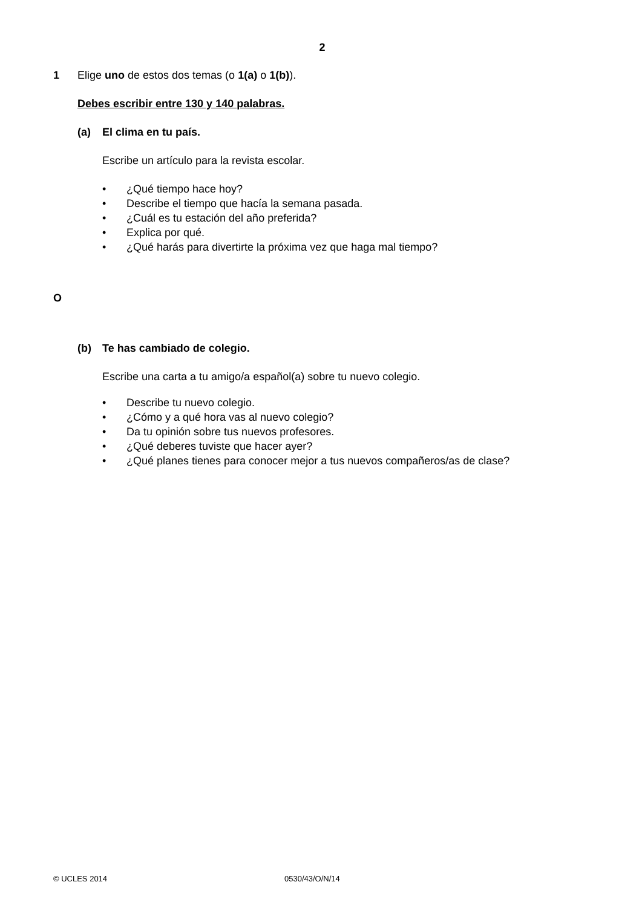2
1 Elige uno de estos dos temas (o 1(a) o 1(b)).
Debes escribir entre 130 y 140 palabras.
(a) El clima en tu país.
Escribe un artículo para la revista escolar.
• ¿Qué tiempo hace hoy?
• Describe el tiempo que hacía la semana pasada.
• ¿Cuál es tu estación del año preferida?
• Explica por qué.
• ¿Qué harás para divertirte la próxima vez que haga mal tiempo?
O
(b) Te has cambiado de colegio.
Escribe una carta a tu amigo/a español(a) sobre tu nuevo colegio.
• Describe tu nuevo colegio.
• ¿Cómo y a qué hora vas al nuevo colegio?
• Da tu opinión sobre tus nuevos profesores.
• ¿Qué deberes tuviste que hacer ayer?
• ¿Qué planes tienes para conocer mejor a tus nuevos compañeros/as de clase?
© UCLES 2014 0530/43/O/N/14